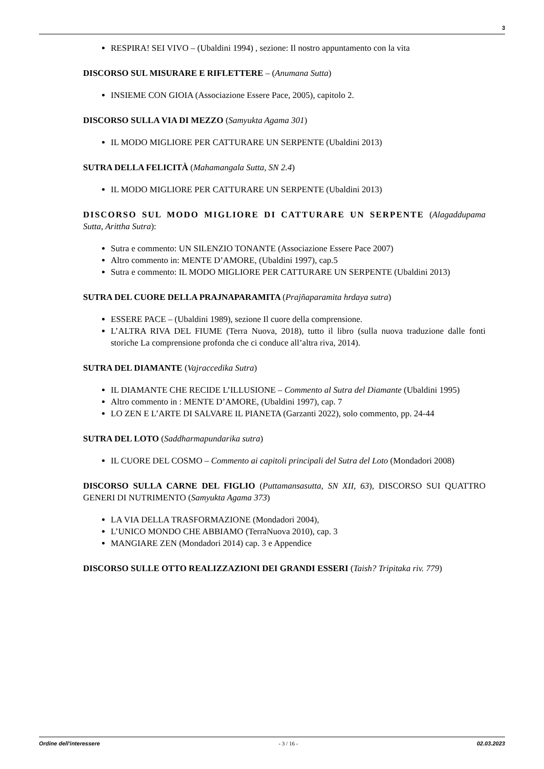3
RESPIRA! SEI VIVO – (Ubaldini 1994) , sezione: Il nostro appuntamento con la vita
DISCORSO SUL MISURARE E RIFLETTERE – (Anumana Sutta)
INSIEME CON GIOIA (Associazione Essere Pace, 2005), capitolo 2.
DISCORSO SULLA VIA DI MEZZO (Samyukta Agama 301)
IL MODO MIGLIORE PER CATTURARE UN SERPENTE (Ubaldini 2013)
SUTRA DELLA FELICITÀ (Mahamangala Sutta, SN 2.4)
IL MODO MIGLIORE PER CATTURARE UN SERPENTE (Ubaldini 2013)
DISCORSO SUL MODO MIGLIORE DI CATTURARE UN SERPENTE (Alagaddupama Sutta, Arittha Sutra):
Sutra e commento: UN SILENZIO TONANTE (Associazione Essere Pace 2007)
Altro commento in: MENTE D’AMORE, (Ubaldini 1997), cap.5
Sutra e commento: IL MODO MIGLIORE PER CATTURARE UN SERPENTE (Ubaldini 2013)
SUTRA DEL CUORE DELLA PRAJNAPARAMITA (Prajñaparamita hrdaya sutra)
ESSERE PACE – (Ubaldini 1989), sezione Il cuore della comprensione.
L’ALTRA RIVA DEL FIUME (Terra Nuova, 2018), tutto il libro (sulla nuova traduzione dalle fonti storiche La comprensione profonda che ci conduce all’altra riva, 2014).
SUTRA DEL DIAMANTE (Vajraccedika Sutra)
IL DIAMANTE CHE RECIDE L’ILLUSIONE – Commento al Sutra del Diamante (Ubaldini 1995)
Altro commento in : MENTE D’AMORE, (Ubaldini 1997), cap. 7
LO ZEN E L’ARTE DI SALVARE IL PIANETA (Garzanti 2022), solo commento, pp. 24-44
SUTRA DEL LOTO (Saddharmapundarika sutra)
IL CUORE DEL COSMO – Commento ai capitoli principali del Sutra del Loto (Mondadori 2008)
DISCORSO SULLA CARNE DEL FIGLIO (Puttamansasutta, SN XII, 63), DISCORSO SUI QUATTRO GENERI DI NUTRIMENTO (Samyukta Agama 373)
LA VIA DELLA TRASFORMAZIONE (Mondadori 2004),
L’UNICO MONDO CHE ABBIAMO (TerraNuova 2010), cap. 3
MANGIARE ZEN (Mondadori 2014) cap. 3 e Appendice
DISCORSO SULLE OTTO REALIZZAZIONI DEI GRANDI ESSERI (Taish? Tripitaka riv. 779)
Ordine dell'interessere - 3 / 16 - 02.03.2023